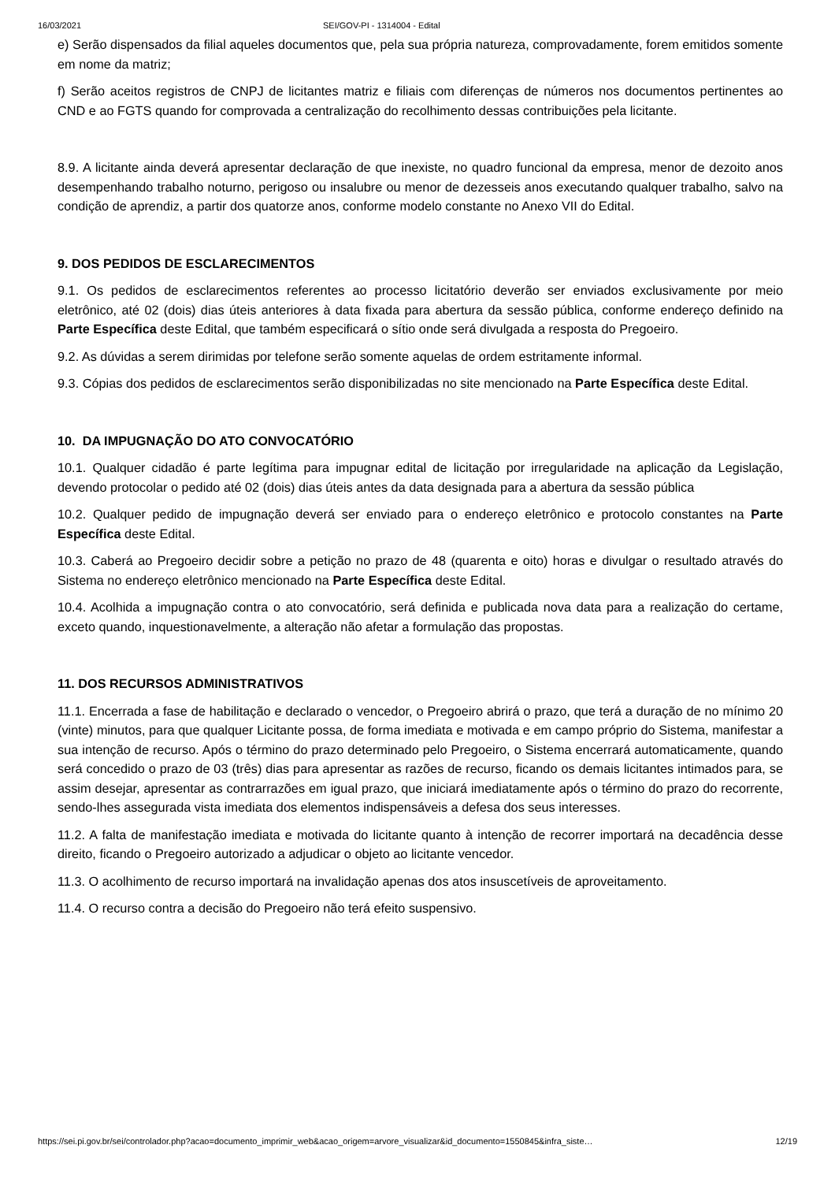16/03/2021 SEI/GOV-PI - 1314004 - Edital
e) Serão dispensados da filial aqueles documentos que, pela sua própria natureza, comprovadamente, forem emitidos somente em nome da matriz;
f) Serão aceitos registros de CNPJ de licitantes matriz e filiais com diferenças de números nos documentos pertinentes ao CND e ao FGTS quando for comprovada a centralização do recolhimento dessas contribuições pela licitante.
8.9. A licitante ainda deverá apresentar declaração de que inexiste, no quadro funcional da empresa, menor de dezoito anos desempenhando trabalho noturno, perigoso ou insalubre ou menor de dezesseis anos executando qualquer trabalho, salvo na condição de aprendiz, a partir dos quatorze anos, conforme modelo constante no Anexo VII do Edital.
9. DOS PEDIDOS DE ESCLARECIMENTOS
9.1. Os pedidos de esclarecimentos referentes ao processo licitatório deverão ser enviados exclusivamente por meio eletrônico, até 02 (dois) dias úteis anteriores à data fixada para abertura da sessão pública, conforme endereço definido na Parte Específica deste Edital, que também especificará o sítio onde será divulgada a resposta do Pregoeiro.
9.2. As dúvidas a serem dirimidas por telefone serão somente aquelas de ordem estritamente informal.
9.3. Cópias dos pedidos de esclarecimentos serão disponibilizadas no site mencionado na Parte Específica deste Edital.
10. DA IMPUGNAÇÃO DO ATO CONVOCATÓRIO
10.1. Qualquer cidadão é parte legítima para impugnar edital de licitação por irregularidade na aplicação da Legislação, devendo protocolar o pedido até 02 (dois) dias úteis antes da data designada para a abertura da sessão pública
10.2. Qualquer pedido de impugnação deverá ser enviado para o endereço eletrônico e protocolo constantes na Parte Específica deste Edital.
10.3. Caberá ao Pregoeiro decidir sobre a petição no prazo de 48 (quarenta e oito) horas e divulgar o resultado através do Sistema no endereço eletrônico mencionado na Parte Específica deste Edital.
10.4. Acolhida a impugnação contra o ato convocatório, será definida e publicada nova data para a realização do certame, exceto quando, inquestionavelmente, a alteração não afetar a formulação das propostas.
11. DOS RECURSOS ADMINISTRATIVOS
11.1. Encerrada a fase de habilitação e declarado o vencedor, o Pregoeiro abrirá o prazo, que terá a duração de no mínimo 20 (vinte) minutos, para que qualquer Licitante possa, de forma imediata e motivada e em campo próprio do Sistema, manifestar a sua intenção de recurso. Após o término do prazo determinado pelo Pregoeiro, o Sistema encerrará automaticamente, quando será concedido o prazo de 03 (três) dias para apresentar as razões de recurso, ficando os demais licitantes intimados para, se assim desejar, apresentar as contrarrazões em igual prazo, que iniciará imediatamente após o término do prazo do recorrente, sendo-lhes assegurada vista imediata dos elementos indispensáveis a defesa dos seus interesses.
11.2. A falta de manifestação imediata e motivada do licitante quanto à intenção de recorrer importará na decadência desse direito, ficando o Pregoeiro autorizado a adjudicar o objeto ao licitante vencedor.
11.3. O acolhimento de recurso importará na invalidação apenas dos atos insuscetíveis de aproveitamento.
11.4. O recurso contra a decisão do Pregoeiro não terá efeito suspensivo.
https://sei.pi.gov.br/sei/controlador.php?acao=documento_imprimir_web&acao_origem=arvore_visualizar&id_documento=1550845&infra_siste… 12/19